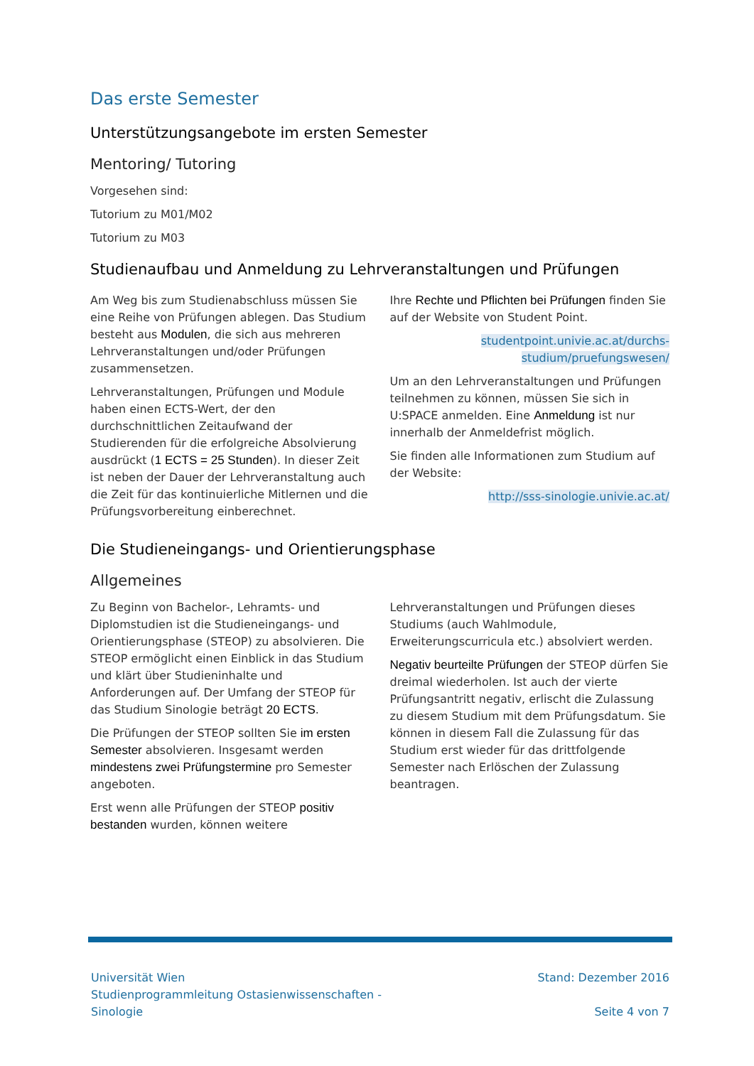Das erste Semester
Unterstützungsangebote im ersten Semester
Mentoring/ Tutoring
Vorgesehen sind:
Tutorium zu M01/M02
Tutorium zu M03
Studienaufbau und Anmeldung zu Lehrveranstaltungen und Prüfungen
Am Weg bis zum Studienabschluss müssen Sie eine Reihe von Prüfungen ablegen. Das Studium besteht aus Modulen, die sich aus mehreren Lehrveranstaltungen und/oder Prüfungen zusammensetzen.
Lehrveranstaltungen, Prüfungen und Module haben einen ECTS-Wert, der den durchschnittlichen Zeitaufwand der Studierenden für die erfolgreiche Absolvierung ausdrückt (1 ECTS = 25 Stunden). In dieser Zeit ist neben der Dauer der Lehrveranstaltung auch die Zeit für das kontinuierliche Mitlernen und die Prüfungsvorbereitung einberechnet.
Ihre Rechte und Pflichten bei Prüfungen finden Sie auf der Website von Student Point.
studentpoint.univie.ac.at/durchs-studium/pruefungswesen/
Um an den Lehrveranstaltungen und Prüfungen teilnehmen zu können, müssen Sie sich in U:SPACE anmelden. Eine Anmeldung ist nur innerhalb der Anmeldefrist möglich.
Sie finden alle Informationen zum Studium auf der Website:
http://sss-sinologie.univie.ac.at/
Die Studieneingangs- und Orientierungsphase
Allgemeines
Zu Beginn von Bachelor-, Lehramts- und Diplomstudien ist die Studieneingangs- und Orientierungsphase (STEOP) zu absolvieren. Die STEOP ermöglicht einen Einblick in das Studium und klärt über Studieninhalte und Anforderungen auf. Der Umfang der STEOP für das Studium Sinologie beträgt 20 ECTS.
Die Prüfungen der STEOP sollten Sie im ersten Semester absolvieren. Insgesamt werden mindestens zwei Prüfungstermine pro Semester angeboten.
Erst wenn alle Prüfungen der STEOP positiv bestanden wurden, können weitere
Lehrveranstaltungen und Prüfungen dieses Studiums (auch Wahlmodule, Erweiterungscurricula etc.) absolviert werden.
Negativ beurteilte Prüfungen der STEOP dürfen Sie dreimal wiederholen. Ist auch der vierte Prüfungsantritt negativ, erlischt die Zulassung zu diesem Studium mit dem Prüfungsdatum. Sie können in diesem Fall die Zulassung für das Studium erst wieder für das drittfolgende Semester nach Erlöschen der Zulassung beantragen.
Universität Wien
Studienprogrammleitung Ostasienwissenschaften -
Sinologie
Stand: Dezember 2016
Seite 4 von 7